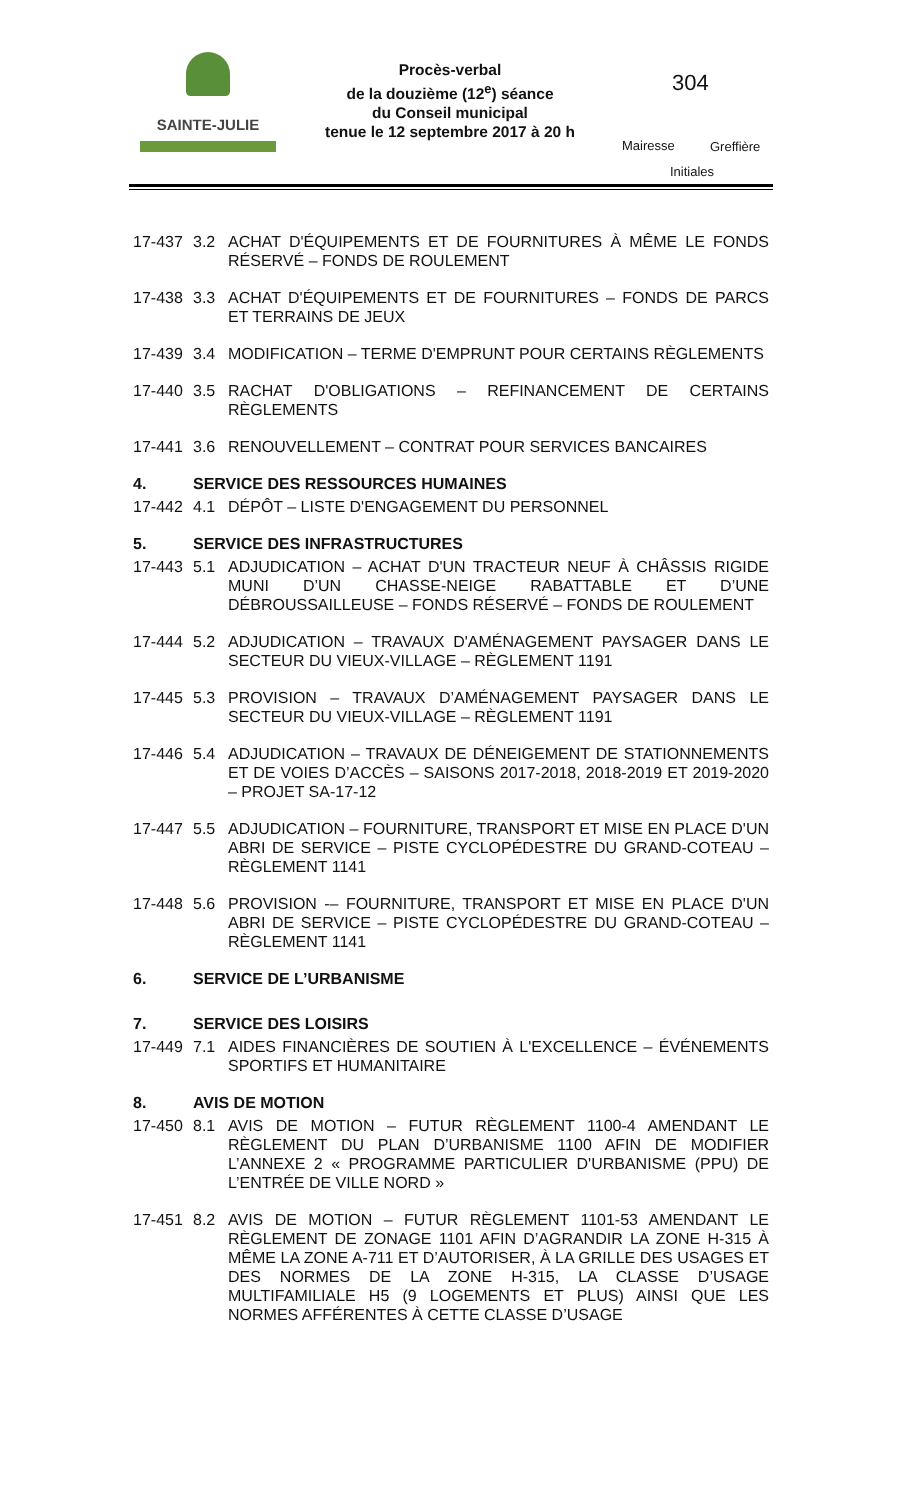SAINTE-JULIE
Procès-verbal
de la douzième (12<sup>e</sup>) séance
du Conseil municipal
tenue le 12 septembre 2017 à 20 h
304
Mairesse Greffière
Initiales
17-437 3.2 ACHAT D'ÉQUIPEMENTS ET DE FOURNITURES À MÊME LE FONDS RÉSERVÉ – FONDS DE ROULEMENT
17-438 3.3 ACHAT D'ÉQUIPEMENTS ET DE FOURNITURES – FONDS DE PARCS ET TERRAINS DE JEUX
17-439 3.4 MODIFICATION – TERME D'EMPRUNT POUR CERTAINS RÈGLEMENTS
17-440 3.5 RACHAT D'OBLIGATIONS – REFINANCEMENT DE CERTAINS RÈGLEMENTS
17-441 3.6 RENOUVELLEMENT – CONTRAT POUR SERVICES BANCAIRES
4. SERVICE DES RESSOURCES HUMAINES
17-442 4.1 DÉPÔT – LISTE D'ENGAGEMENT DU PERSONNEL
5. SERVICE DES INFRASTRUCTURES
17-443 5.1 ADJUDICATION – ACHAT D'UN TRACTEUR NEUF À CHÂSSIS RIGIDE MUNI D’UN CHASSE-NEIGE RABATTABLE ET D’UNE DÉBROUSSAILLEUSE – FONDS RÉSERVÉ – FONDS DE ROULEMENT
17-444 5.2 ADJUDICATION – TRAVAUX D'AMÉNAGEMENT PAYSAGER DANS LE SECTEUR DU VIEUX-VILLAGE – RÈGLEMENT 1191
17-445 5.3 PROVISION – TRAVAUX D’AMÉNAGEMENT PAYSAGER DANS LE SECTEUR DU VIEUX-VILLAGE – RÈGLEMENT 1191
17-446 5.4 ADJUDICATION – TRAVAUX DE DÉNEIGEMENT DE STATIONNEMENTS ET DE VOIES D’ACCÈS – SAISONS 2017-2018, 2018-2019 ET 2019-2020 – PROJET SA-17-12
17-447 5.5 ADJUDICATION – FOURNITURE, TRANSPORT ET MISE EN PLACE D'UN ABRI DE SERVICE – PISTE CYCLOPÉDESTRE DU GRAND-COTEAU – RÈGLEMENT 1141
17-448 5.6 PROVISION -– FOURNITURE, TRANSPORT ET MISE EN PLACE D'UN ABRI DE SERVICE – PISTE CYCLOPÉDESTRE DU GRAND-COTEAU – RÈGLEMENT 1141
6. SERVICE DE L’URBANISME
7. SERVICE DES LOISIRS
17-449 7.1 AIDES FINANCIÈRES DE SOUTIEN À L'EXCELLENCE – ÉVÉNEMENTS SPORTIFS ET HUMANITAIRE
8. AVIS DE MOTION
17-450 8.1 AVIS DE MOTION – FUTUR RÈGLEMENT 1100-4 AMENDANT LE RÈGLEMENT DU PLAN D’URBANISME 1100 AFIN DE MODIFIER L’ANNEXE 2 « PROGRAMME PARTICULIER D'URBANISME (PPU) DE L’ENTRÉE DE VILLE NORD »
17-451 8.2 AVIS DE MOTION – FUTUR RÈGLEMENT 1101-53 AMENDANT LE RÈGLEMENT DE ZONAGE 1101 AFIN D’AGRANDIR LA ZONE H-315 À MÊME LA ZONE A-711 ET D’AUTORISER, À LA GRILLE DES USAGES ET DES NORMES DE LA ZONE H-315, LA CLASSE D’USAGE MULTIFAMILIALE H5 (9 LOGEMENTS ET PLUS) AINSI QUE LES NORMES AFFÉRENTES À CETTE CLASSE D’USAGE